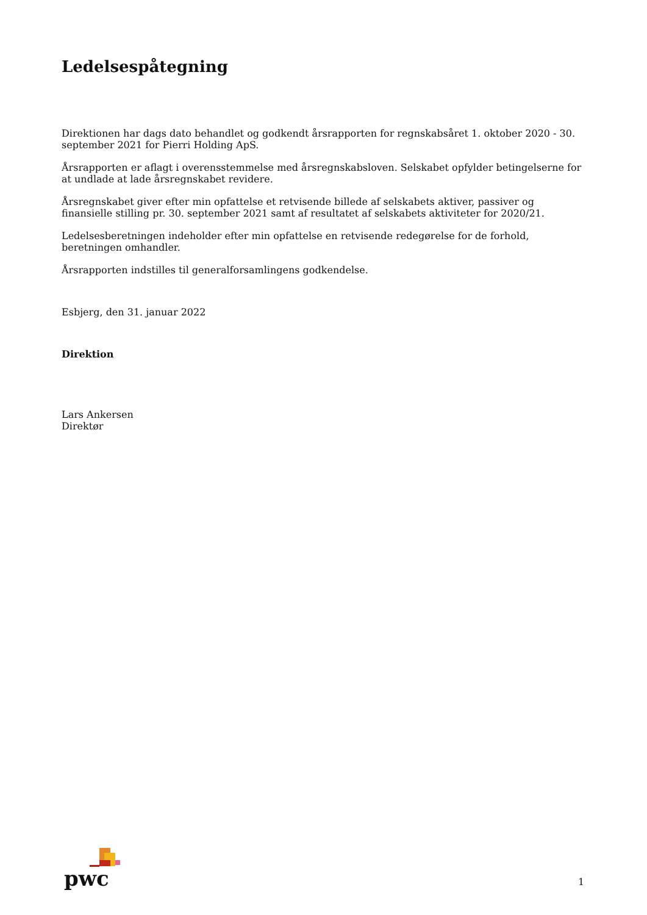Ledelsespåtegning
Direktionen har dags dato behandlet og godkendt årsrapporten for regnskabsåret 1. oktober 2020 - 30. september 2021 for Pierri Holding ApS.
Årsrapporten er aflagt i overensstemmelse med årsregnskabsloven. Selskabet opfylder betingelserne for at undlade at lade årsregnskabet revidere.
Årsregnskabet giver efter min opfattelse et retvisende billede af selskabets aktiver, passiver og finansielle stilling pr. 30. september 2021 samt af resultatet af selskabets aktiviteter for 2020/21.
Ledelsesberetningen indeholder efter min opfattelse en retvisende redegørelse for de forhold, beretningen omhandler.
Årsrapporten indstilles til generalforsamlingens godkendelse.
Esbjerg, den 31. januar 2022
Direktion
Lars Ankersen
Direktør
pwc
1